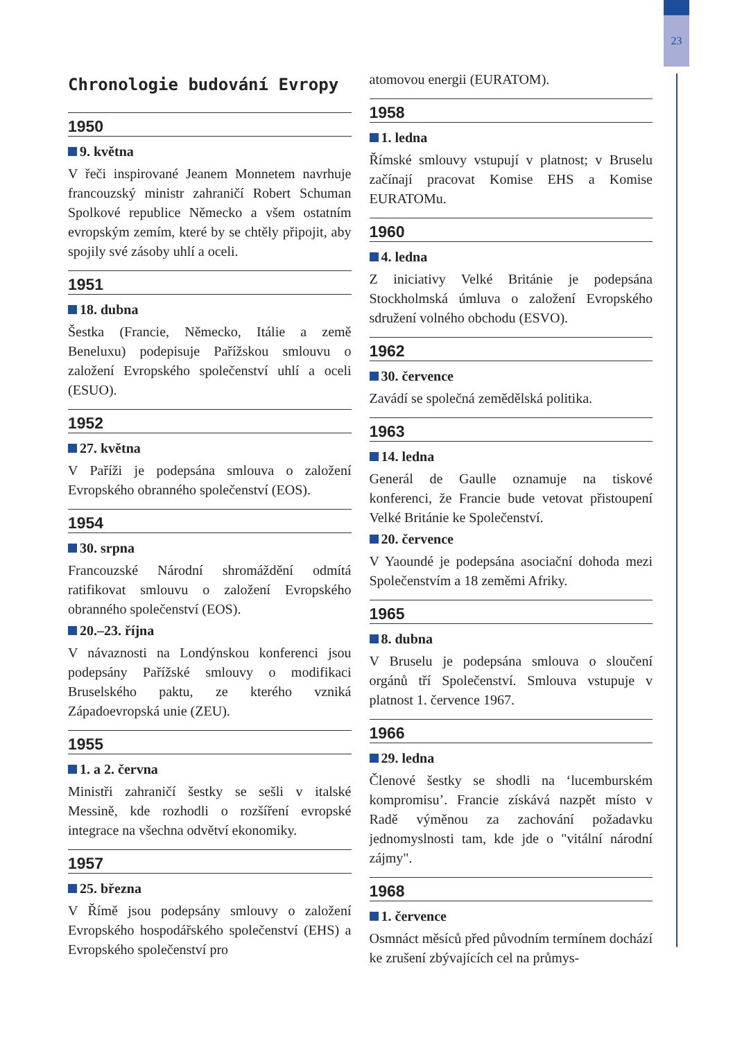23
Chronologie budování Evropy
1950
9. května
V řeči inspirované Jeanem Monnetem navrhuje francouzský ministr zahraničí Robert Schuman Spolkové republice Německo a všem ostatním evropským zemím, které by se chtěly připojit, aby spojily své zásoby uhlí a oceli.
1951
18. dubna
Šestka (Francie, Německo, Itálie a země Beneluxu) podepisuje Pařížskou smlouvu o založení Evropského společenství uhlí a oceli (ESUO).
1952
27. května
V Paříži je podepsána smlouva o založení Evropského obranného společenství (EOS).
1954
30. srpna
Francouzské Národní shromáždění odmítá ratifikovat smlouvu o založení Evropského obranného společenství (EOS).
20.–23. října
V návaznosti na Londýnskou konferenci jsou podepsány Pařížské smlouvy o modifikaci Bruselského paktu, ze kterého vzniká Západoevropská unie (ZEU).
1955
1. a 2. června
Ministři zahraničí šestky se sešli v italské Messině, kde rozhodli o rozšíření evropské integrace na všechna odvětví ekonomiky.
1957
25. března
V Římě jsou podepsány smlouvy o založení Evropského hospodářského společenství (EHS) a Evropského společenství pro
atomovou energii (EURATOM).
1958
1. ledna
Římské smlouvy vstupují v platnost; v Bruselu začínají pracovat Komise EHS a Komise EURATOMu.
1960
4. ledna
Z iniciativy Velké Británie je podepsána Stockholmská úmluva o založení Evropského sdružení volného obchodu (ESVO).
1962
30. července
Zavádí se společná zemědělská politika.
1963
14. ledna
Generál de Gaulle oznamuje na tiskové konferenci, že Francie bude vetovat přistoupení Velké Británie ke Společenství.
20. července
V Yaoundé je podepsána asociační dohoda mezi Společenstvím a 18 zeměmi Afriky.
1965
8. dubna
V Bruselu je podepsána smlouva o sloučení orgánů tří Společenství. Smlouva vstupuje v platnost 1. července 1967.
1966
29. ledna
Členové šestky se shodli na ‘lucemburském kompromisu’. Francie získává nazpět místo v Radě výměnou za zachování požadavku jednomyslnosti tam, kde jde o "vitální národní zájmy".
1968
1. července
Osmnáct měsíců před původním termínem dochází ke zrušení zbývajících cel na průmys-